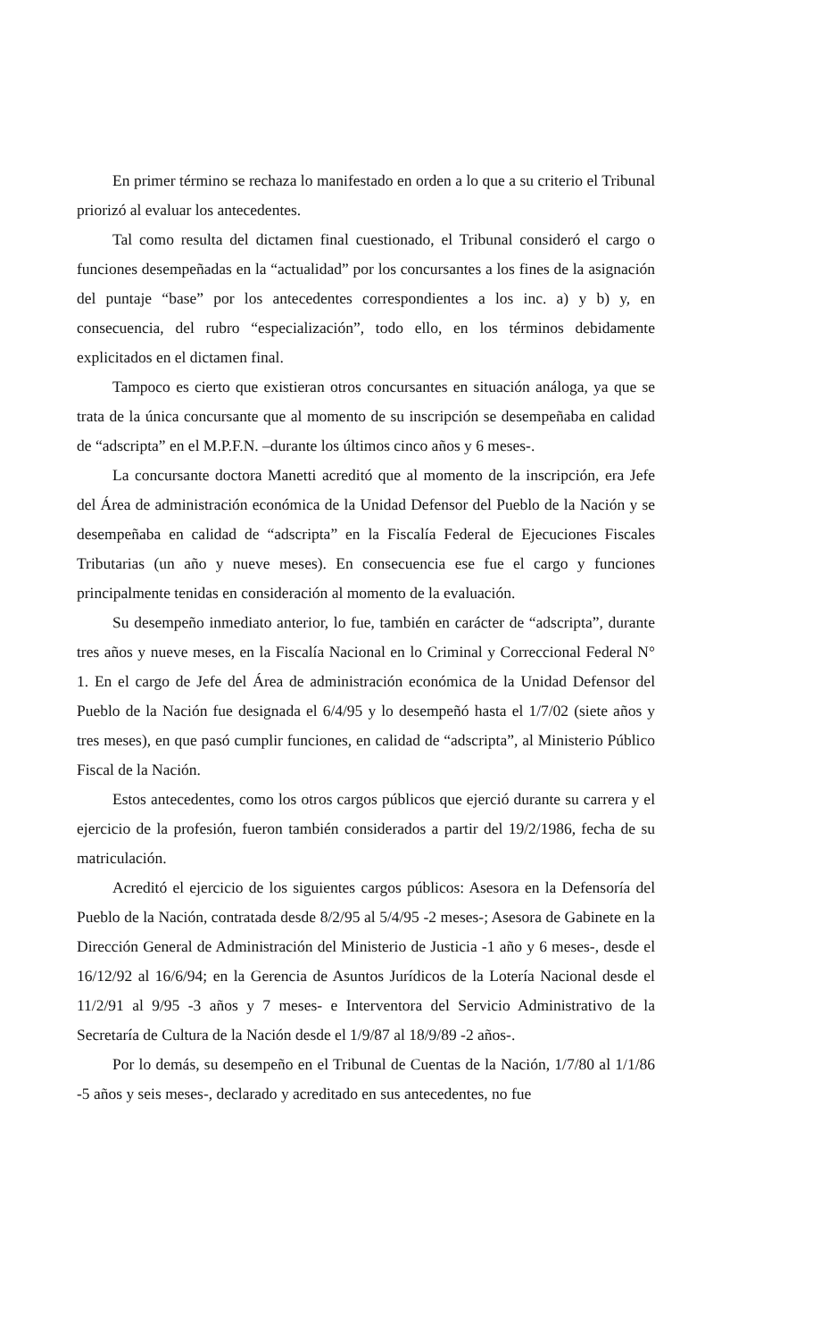En primer término se rechaza lo manifestado en orden a lo que a su criterio el Tribunal priorizó al evaluar los antecedentes.
Tal como resulta del dictamen final cuestionado, el Tribunal consideró el cargo o funciones desempeñadas en la “actualidad” por los concursantes a los fines de la asignación del puntaje “base” por los antecedentes correspondientes a los inc. a) y b) y, en consecuencia, del rubro “especialización”, todo ello, en los términos debidamente explicitados en el dictamen final.
Tampoco es cierto que existieran otros concursantes en situación análoga, ya que se trata de la única concursante que al momento de su inscripción se desempeñaba en calidad de “adscripta” en el M.P.F.N. –durante los últimos cinco años y 6 meses-.
La concursante doctora Manetti acreditó que al momento de la inscripción, era Jefe del Área de administración económica de la Unidad Defensor del Pueblo de la Nación y se desempeñaba en calidad de “adscripta” en la Fiscalía Federal de Ejecuciones Fiscales Tributarias (un año y nueve meses). En consecuencia ese fue el cargo y funciones principalmente tenidas en consideración al momento de la evaluación.
Su desempeño inmediato anterior, lo fue, también en carácter de “adscripta”, durante tres años y nueve meses, en la Fiscalía Nacional en lo Criminal y Correccional Federal N° 1. En el cargo de Jefe del Área de administración económica de la Unidad Defensor del Pueblo de la Nación fue designada el 6/4/95 y lo desempeñó hasta el 1/7/02 (siete años y tres meses), en que pasó cumplir funciones, en calidad de “adscripta”, al Ministerio Público Fiscal de la Nación.
Estos antecedentes, como los otros cargos públicos que ejerció durante su carrera y el ejercicio de la profesión, fueron también considerados a partir del 19/2/1986, fecha de su matriculación.
Acreditó el ejercicio de los siguientes cargos públicos: Asesora en la Defensoría del Pueblo de la Nación, contratada desde 8/2/95 al 5/4/95 -2 meses-; Asesora de Gabinete en la Dirección General de Administración del Ministerio de Justicia -1 año y 6 meses-, desde el 16/12/92 al 16/6/94; en la Gerencia de Asuntos Jurídicos de la Lotería Nacional desde el 11/2/91 al 9/95 -3 años y 7 meses- e Interventora del Servicio Administrativo de la Secretaría de Cultura de la Nación desde el 1/9/87 al 18/9/89 -2 años-.
Por lo demás, su desempeño en el Tribunal de Cuentas de la Nación, 1/7/80 al 1/1/86 -5 años y seis meses-, declarado y acreditado en sus antecedentes, no fue